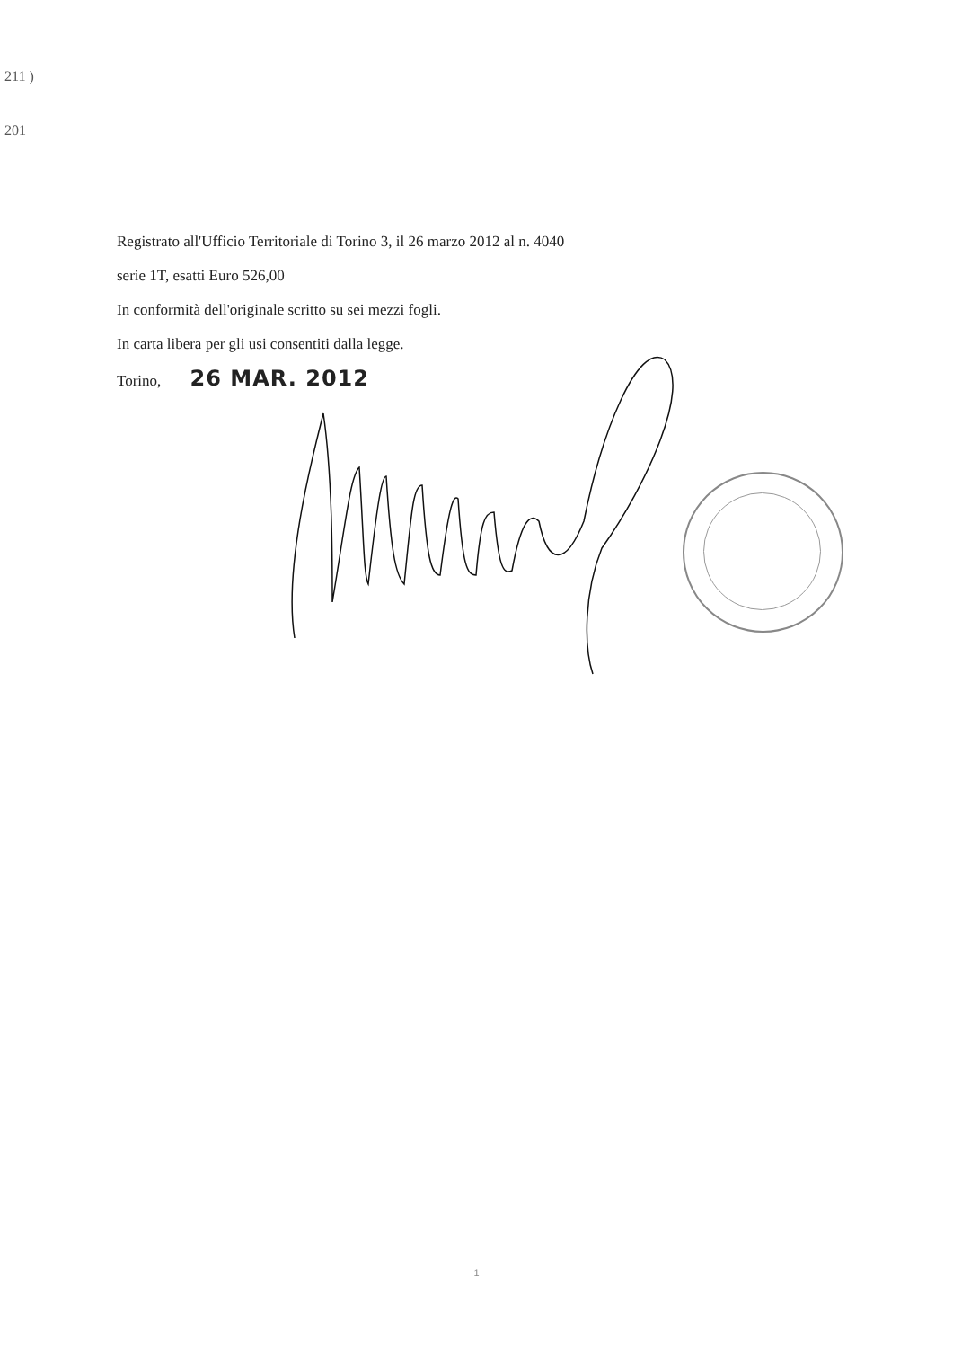211 )
201
Registrato all'Ufficio Territoriale di Torino 3, il 26 marzo 2012 al n. 4040
serie 1T, esatti Euro 526,00
In conformità dell'originale scritto su sei mezzi fogli.
In carta libera per gli usi consentiti dalla legge.
Torino, 26 MAR. 2012
1